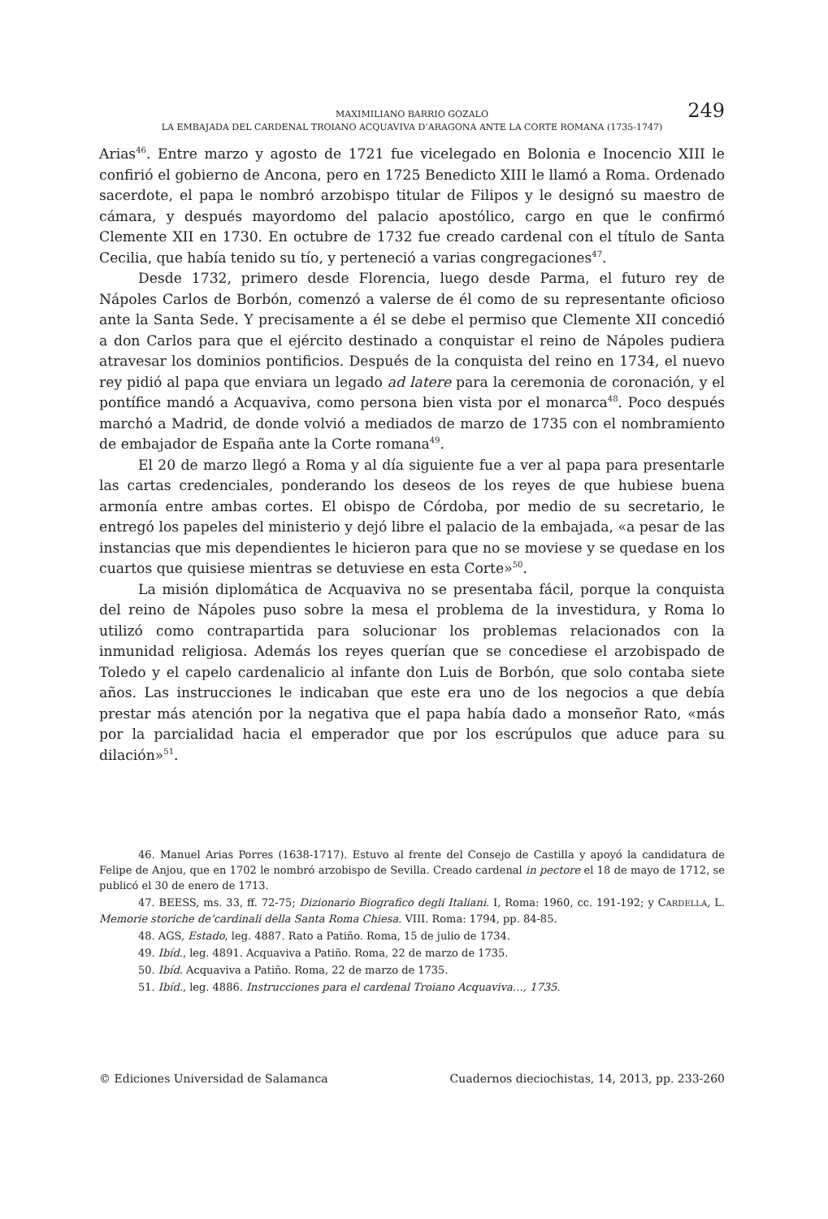MAXIMILIANO BARRIO GOZALO
LA EMBAJADA DEL CARDENAL TROIANO ACQUAVIVA D’ARAGONA ANTE LA CORTE ROMANA (1735-1747)
249
Arias<sup>46</sup>. Entre marzo y agosto de 1721 fue vicelegado en Bolonia e Inocencio XIII le confirió el gobierno de Ancona, pero en 1725 Benedicto XIII le llamó a Roma. Ordenado sacerdote, el papa le nombró arzobispo titular de Filipos y le designó su maestro de cámara, y después mayordomo del palacio apostólico, cargo en que le confirmó Clemente XII en 1730. En octubre de 1732 fue creado cardenal con el título de Santa Cecilia, que había tenido su tío, y perteneció a varias congregaciones<sup>47</sup>.
Desde 1732, primero desde Florencia, luego desde Parma, el futuro rey de Nápoles Carlos de Borbón, comenzó a valerse de él como de su representante oficioso ante la Santa Sede. Y precisamente a él se debe el permiso que Clemente XII concedió a don Carlos para que el ejército destinado a conquistar el reino de Nápoles pudiera atravesar los dominios pontificios. Después de la conquista del reino en 1734, el nuevo rey pidió al papa que enviara un legado ad latere para la ceremonia de coronación, y el pontífice mandó a Acquaviva, como persona bien vista por el monarca<sup>48</sup>. Poco después marchó a Madrid, de donde volvió a mediados de marzo de 1735 con el nombramiento de embajador de España ante la Corte romana<sup>49</sup>.
El 20 de marzo llegó a Roma y al día siguiente fue a ver al papa para presentarle las cartas credenciales, ponderando los deseos de los reyes de que hubiese buena armonía entre ambas cortes. El obispo de Córdoba, por medio de su secretario, le entregó los papeles del ministerio y dejó libre el palacio de la embajada, «a pesar de las instancias que mis dependientes le hicieron para que no se moviese y se quedase en los cuartos que quisiese mientras se detuviese en esta Corte»<sup>50</sup>.
La misión diplomática de Acquaviva no se presentaba fácil, porque la conquista del reino de Nápoles puso sobre la mesa el problema de la investidura, y Roma lo utilizó como contrapartida para solucionar los problemas relacionados con la inmunidad religiosa. Además los reyes querían que se concediese el arzobispado de Toledo y el capelo cardenalicio al infante don Luis de Borbón, que solo contaba siete años. Las instrucciones le indicaban que este era uno de los negocios a que debía prestar más atención por la negativa que el papa había dado a monseñor Rato, «más por la parcialidad hacia el emperador que por los escrúpulos que aduce para su dilación»<sup>51</sup>.
46. Manuel Arias Porres (1638-1717). Estuvo al frente del Consejo de Castilla y apoyó la candidatura de Felipe de Anjou, que en 1702 le nombró arzobispo de Sevilla. Creado cardenal in pectore el 18 de mayo de 1712, se publicó el 30 de enero de 1713.
47. BEESS, ms. 33, ff. 72-75; Dizionario Biografico degli Italiani. I, Roma: 1960, cc. 191-192; y CARDELLA, L. Memorie storiche de’cardinali della Santa Roma Chiesa. VIII. Roma: 1794, pp. 84-85.
48. AGS, Estado, leg. 4887. Rato a Patiño. Roma, 15 de julio de 1734.
49. Ibíd., leg. 4891. Acquaviva a Patiño. Roma, 22 de marzo de 1735.
50. Ibíd. Acquaviva a Patiño. Roma, 22 de marzo de 1735.
51. Ibíd., leg. 4886. Instrucciones para el cardenal Troiano Acquaviva…, 1735.
© Ediciones Universidad de Salamanca Cuadernos dieciochistas, 14, 2013, pp. 233-260